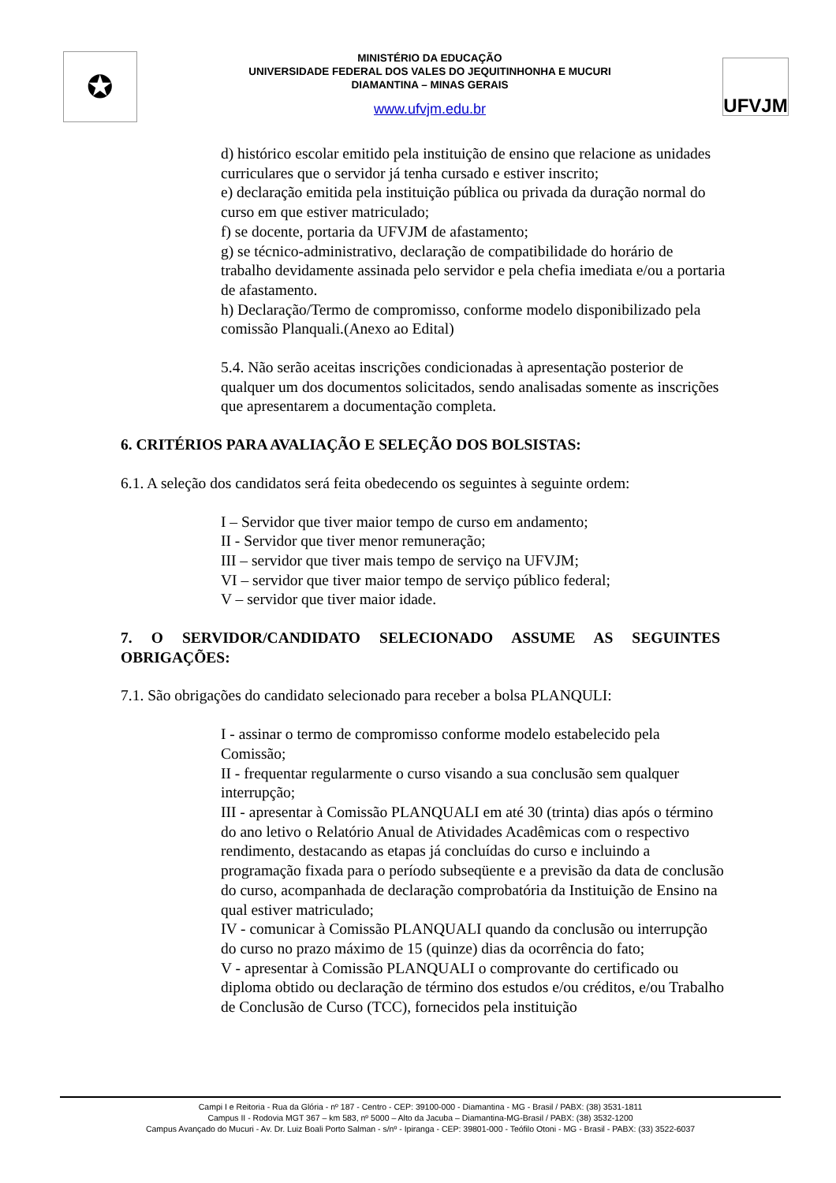✪
MINISTÉRIO DA EDUCAÇÃO
UNIVERSIDADE FEDERAL DOS VALES DO JEQUITINHONHA E MUCURI
DIAMANTINA – MINAS GERAIS
www.ufvjm.edu.br
UFVJM
d) histórico escolar emitido pela instituição de ensino que relacione as unidades curriculares que o servidor já tenha cursado e estiver inscrito;
e) declaração emitida pela instituição pública ou privada da duração normal do curso em que estiver matriculado;
f) se docente, portaria da UFVJM de afastamento;
g) se técnico-administrativo, declaração de compatibilidade do horário de trabalho devidamente assinada pelo servidor e pela chefia imediata e/ou a portaria de afastamento.
h) Declaração/Termo de compromisso, conforme modelo disponibilizado pela comissão Planquali.(Anexo ao Edital)
5.4. Não serão aceitas inscrições condicionadas à apresentação posterior de qualquer um dos documentos solicitados, sendo analisadas somente as inscrições que apresentarem a documentação completa.
6. CRITÉRIOS PARA AVALIAÇÃO E SELEÇÃO DOS BOLSISTAS:
6.1. A seleção dos candidatos será feita obedecendo os seguintes à seguinte ordem:
I – Servidor que tiver maior tempo de curso em andamento;
II - Servidor que tiver menor remuneração;
III – servidor que tiver mais tempo de serviço na UFVJM;
VI – servidor que tiver maior tempo de serviço público federal;
V – servidor que tiver maior idade.
7. O SERVIDOR/CANDIDATO SELECIONADO ASSUME AS SEGUINTES OBRIGAÇÕES:
7.1. São obrigações do candidato selecionado para receber a bolsa PLANQULI:
I - assinar o termo de compromisso conforme modelo estabelecido pela Comissão;
II - frequentar regularmente o curso visando a sua conclusão sem qualquer interrupção;
III - apresentar à Comissão PLANQUALI em até 30 (trinta) dias após o término do ano letivo o Relatório Anual de Atividades Acadêmicas com o respectivo rendimento, destacando as etapas já concluídas do curso e incluindo a programação fixada para o período subseqüente e a previsão da data de conclusão do curso, acompanhada de declaração comprobatória da Instituição de Ensino na qual estiver matriculado;
IV - comunicar à Comissão PLANQUALI quando da conclusão ou interrupção do curso no prazo máximo de 15 (quinze) dias da ocorrência do fato;
V - apresentar à Comissão PLANQUALI o comprovante do certificado ou diploma obtido ou declaração de término dos estudos e/ou créditos, e/ou Trabalho de Conclusão de Curso (TCC), fornecidos pela instituição
Campi I e Reitoria - Rua da Glória - nº 187 - Centro - CEP: 39100-000 - Diamantina - MG - Brasil / PABX: (38) 3531-1811
Campus II - Rodovia MGT 367 – km 583, nº 5000 – Alto da Jacuba – Diamantina-MG-Brasil / PABX: (38) 3532-1200
Campus Avançado do Mucuri - Av. Dr. Luiz Boali Porto Salman - s/nº - Ipiranga - CEP: 39801-000 - Teófilo Otoni - MG - Brasil - PABX: (33) 3522-6037